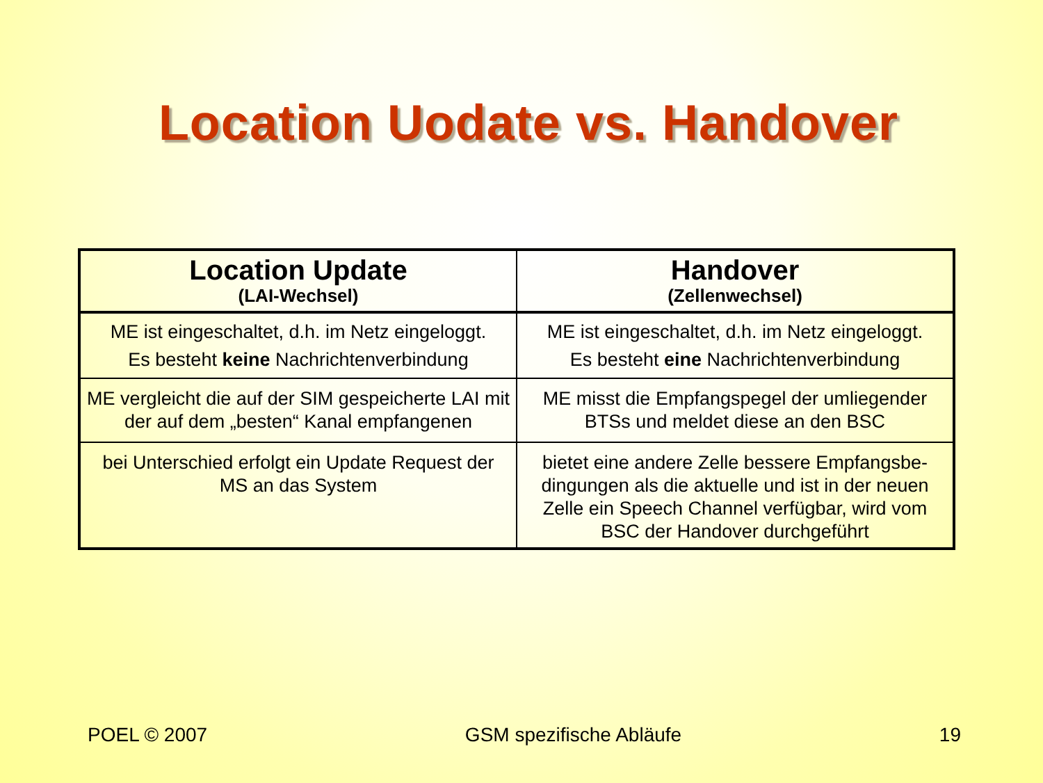Location Uodate vs. Handover
| Location Update (LAI-Wechsel) | Handover (Zellenwechsel) |
| --- | --- |
| ME ist eingeschaltet, d.h. im Netz eingeloggt. Es besteht keine Nachrichtenverbindung | ME ist eingeschaltet, d.h. im Netz eingeloggt. Es besteht eine Nachrichtenverbindung |
| ME vergleicht die auf der SIM gespeicherte LAI mit der auf dem „besten“ Kanal empfangenen | ME misst die Empfangspegel der umliegender BTSs und meldet diese an den BSC |
| bei Unterschied erfolgt ein Update Request der MS an das System | bietet eine andere Zelle bessere Empfangsbe-dingungen als die aktuelle und ist in der neuen Zelle ein Speech Channel verfügbar, wird vom BSC der Handover durchgeführt |
POEL © 2007 GSM spezifische Abläufe 19